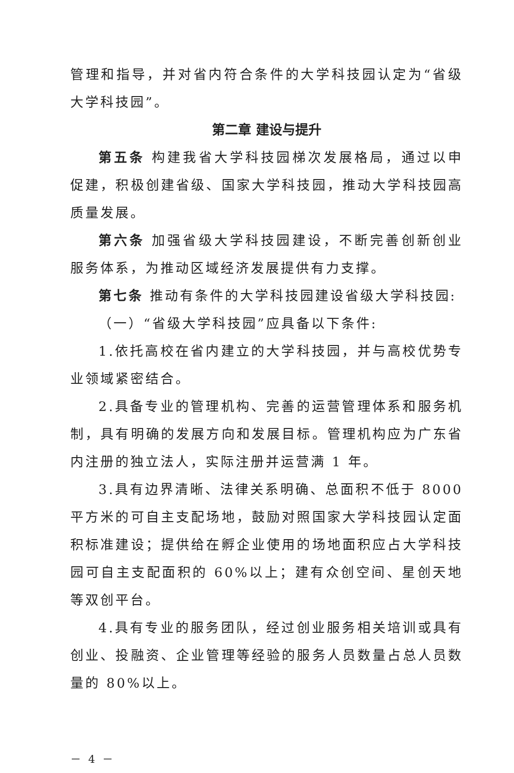管理和指导，并对省内符合条件的大学科技园认定为“省级大学科技园”。
第二章 建设与提升
第五条 构建我省大学科技园梯次发展格局，通过以申促建，积极创建省级、国家大学科技园，推动大学科技园高质量发展。
第六条 加强省级大学科技园建设，不断完善创新创业服务体系，为推动区域经济发展提供有力支撑。
第七条 推动有条件的大学科技园建设省级大学科技园:
（一）“省级大学科技园”应具备以下条件:
1.依托高校在省内建立的大学科技园，并与高校优势专业领域紧密结合。
2.具备专业的管理机构、完善的运营管理体系和服务机制，具有明确的发展方向和发展目标。管理机构应为广东省内注册的独立法人，实际注册并运营满 1 年。
3.具有边界清晰、法律关系明确、总面积不低于 8000 平方米的可自主支配场地，鼓励对照国家大学科技园认定面积标准建设；提供给在孵企业使用的场地面积应占大学科技园可自主支配面积的 60%以上；建有众创空间、星创天地等双创平台。
4.具有专业的服务团队，经过创业服务相关培训或具有创业、投融资、企业管理等经验的服务人员数量占总人员数量的 80%以上。
－ 4 －